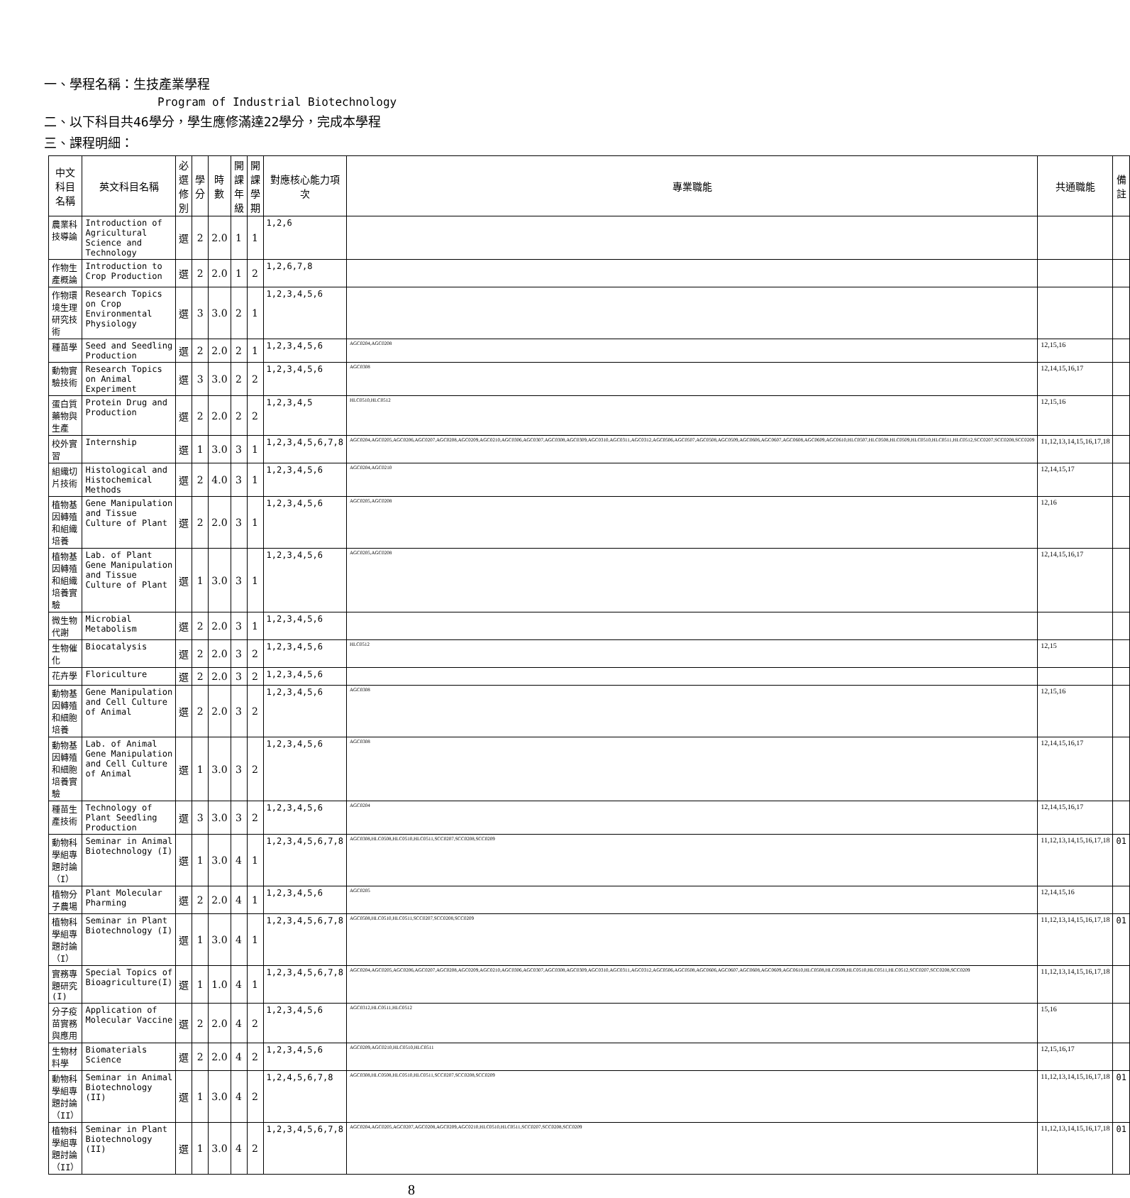一、學程名稱：生技產業學程
Program of Industrial Biotechnology
二、以下科目共46學分，學生應修滿達22學分，完成本學程
三、課程明細：
| 中文科目名稱 | 英文科目名稱 | 必選修別 | 學分 | 時數 | 開課年級 | 開課學期 | 對應核心能力項次 | 專業職能 | 共通職能 | 備註 |
| --- | --- | --- | --- | --- | --- | --- | --- | --- | --- | --- |
| 農業科技導論 | Introduction of Agricultural Science and Technology | 選 | 2 | 2.0 | 1 | 1 | 1,2,6 | | | |
| 作物生產概論 | Introduction to Crop Production | 選 | 2 | 2.0 | 1 | 2 | 1,2,6,7,8 | | | |
| 作物環境生理研究技術 | Research Topics on Crop Environmental Physiology | 選 | 3 | 3.0 | 2 | 1 | 1,2,3,4,5,6 | | | |
| 種苗學 | Seed and Seedling Production | 選 | 2 | 2.0 | 2 | 1 | 1,2,3,4,5,6 | AGC0204,AGC0208 | 12,15,16 | |
| 動物實驗技術 | Research Topics on Animal Experiment | 選 | 3 | 3.0 | 2 | 2 | 1,2,3,4,5,6 | AGC0308 | 12,14,15,16,17 | |
| 蛋白質藥物與生產 | Protein Drug and Production | 選 | 2 | 2.0 | 2 | 2 | 1,2,3,4,5 | HLC0510,HLC0512 | 12,15,16 | |
| 校外實習 | Internship | 選 | 1 | 3.0 | 3 | 1 | 1,2,3,4,5,6,7,8 | AGC0204,AGC0205,AGC0206,AGC0207,AGC0208,AGC0209,AGC0210,AGC0306,AGC0307,AGC0308,AGC0309,AGC0310,AGC0311,AGC0312,AGC0506,AGC0507,AGC0508,AGC0509,AGC0606,AGC0607,AGC0608,AGC0609,AGC0610,HLC0507,HLC0508,HLC0509,HLC0510,HLC0511,HLC0512,SCC0207,SCC0208,SCC0209 | 11,12,13,14,15,16,17,18 | |
| 組織切片技術 | Histological and Histochemical Methods | 選 | 2 | 4.0 | 3 | 1 | 1,2,3,4,5,6 | AGC0204,AGC0210 | 12,14,15,17 | |
| 植物基因轉殖和組織培養 | Gene Manipulation and Tissue Culture of Plant | 選 | 2 | 2.0 | 3 | 1 | 1,2,3,4,5,6 | AGC0205,AGC0208 | 12,16 | |
| 植物基因轉殖和組織培養實驗 | Lab. of Plant Gene Manipulation and Tissue Culture of Plant | 選 | 1 | 3.0 | 3 | 1 | 1,2,3,4,5,6 | AGC0205,AGC0208 | 12,14,15,16,17 | |
| 微生物代謝 | Microbial Metabolism | 選 | 2 | 2.0 | 3 | 1 | 1,2,3,4,5,6 | | | |
| 生物催化 | Biocatalysis | 選 | 2 | 2.0 | 3 | 2 | 1,2,3,4,5,6 | HLC0512 | 12,15 | |
| 花卉學 | Floriculture | 選 | 2 | 2.0 | 3 | 2 | 1,2,3,4,5,6 | | | |
| 動物基因轉殖和細胞培養 | Gene Manipulation and Cell Culture of Animal | 選 | 2 | 2.0 | 3 | 2 | 1,2,3,4,5,6 | AGC0308 | 12,15,16 | |
| 動物基因轉殖和細胞培養實驗 | Lab. of Animal Gene Manipulation and Cell Culture of Animal | 選 | 1 | 3.0 | 3 | 2 | 1,2,3,4,5,6 | AGC0308 | 12,14,15,16,17 | |
| 種苗生產技術 | Technology of Plant Seedling Production | 選 | 3 | 3.0 | 3 | 2 | 1,2,3,4,5,6 | AGC0204 | 12,14,15,16,17 | |
| 動物科學組專題討論（I） | Seminar in Animal Biotechnology (I) | 選 | 1 | 3.0 | 4 | 1 | 1,2,3,4,5,6,7,8 | AGC0308,HLC0508,HLC0510,HLC0511,SCC0207,SCC0208,SCC0209 | 11,12,13,14,15,16,17,18 | 01 |
| 植物分子農場 | Plant Molecular Pharming | 選 | 2 | 2.0 | 4 | 1 | 1,2,3,4,5,6 | AGC0205 | 12,14,15,16 | |
| 植物科學組專題討論（I） | Seminar in Plant Biotechnology (I) | 選 | 1 | 3.0 | 4 | 1 | 1,2,3,4,5,6,7,8 | AGC0508,HLC0510,HLC0511,SCC0207,SCC0208,SCC0209 | 11,12,13,14,15,16,17,18 | 01 |
| 實務專題研究(I) | Special Topics of Bioagriculture(I) | 選 | 1 | 1.0 | 4 | 1 | 1,2,3,4,5,6,7,8 | AGC0204,AGC0205,AGC0206,AGC0207,AGC0208,AGC0209,AGC0210,AGC0306,AGC0307,AGC0308,AGC0309,AGC0310,AGC0311,AGC0312,AGC0506,AGC0508,AGC0606,AGC0607,AGC0608,AGC0609,AGC0610,HLC0508,HLC0509,HLC0510,HLC0511,HLC0512,SCC0207,SCC0208,SCC0209 | 11,12,13,14,15,16,17,18 | |
| 分子疫苗實務與應用 | Application of Molecular Vaccine | 選 | 2 | 2.0 | 4 | 2 | 1,2,3,4,5,6 | AGC0312,HLC0511,HLC0512 | 15,16 | |
| 生物材料學 | Biomaterials Science | 選 | 2 | 2.0 | 4 | 2 | 1,2,3,4,5,6 | AGC0209,AGC0210,HLC0510,HLC0511 | 12,15,16,17 | |
| 動物科學組專題討論（II） | Seminar in Animal Biotechnology (II) | 選 | 1 | 3.0 | 4 | 2 | 1,2,4,5,6,7,8 | AGC0308,HLC0508,HLC0510,HLC0511,SCC0207,SCC0208,SCC0209 | 11,12,13,14,15,16,17,18 | 01 |
| 植物科學組專題討論（II） | Seminar in Plant Biotechnology (II) | 選 | 1 | 3.0 | 4 | 2 | 1,2,3,4,5,6,7,8 | AGC0204,AGC0205,AGC0207,AGC0208,AGC0209,AGC0210,HLC0510,HLC0511,SCC0207,SCC0208,SCC0209 | 11,12,13,14,15,16,17,18 | 01 |
8